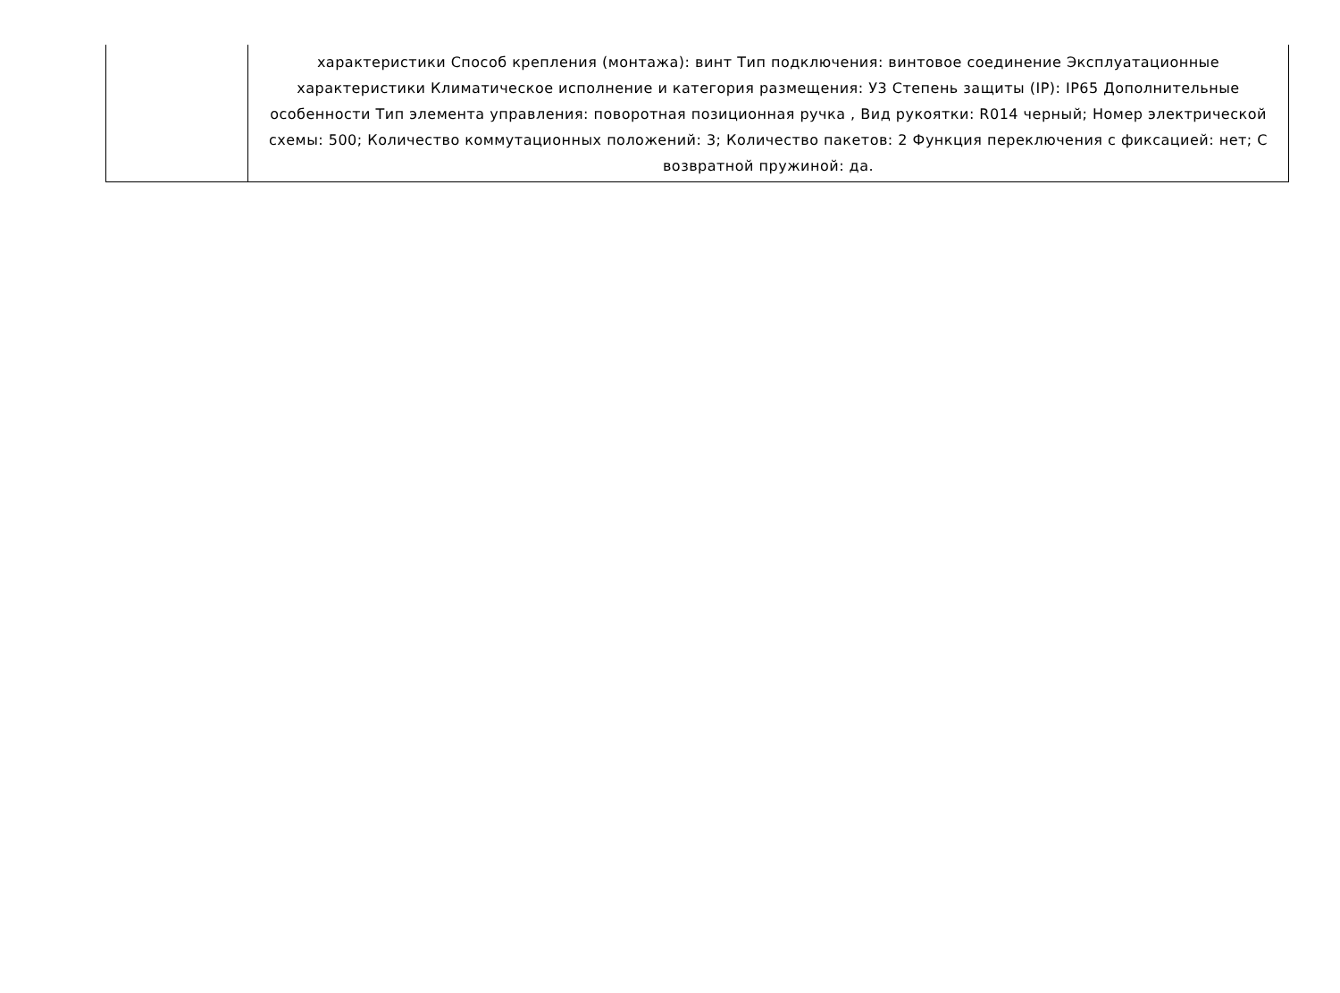| | характеристики Способ крепления (монтажа): винт Тип подключения: винтовое соединение Эксплуатационные характеристики Климатическое исполнение и категория размещения: У3 Степень защиты (IP): IP65 Дополнительные особенности Тип элемента управления: поворотная позиционная ручка , Вид рукоятки: R014 черный; Номер электрической схемы: 500; Количество коммутационных положений: 3; Количество пакетов: 2 Функция переключения с фиксацией: нет; С возвратной пружиной: да. |